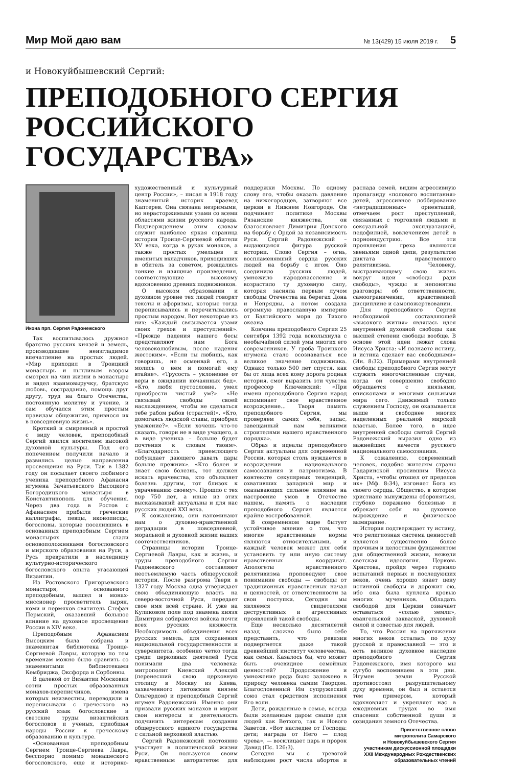Мир Мой даю вам № 13(429) 15 июля 2019 г. 5
и Новокуйбышевский Сергий:
ПРЕПОДОБНОГО СЕРГИЯ
РОССИЙСКОГО ГОСУДАРСТВА»
Икона прп. Сергия Радонежского
Так воспитывалось дружное братство русских князей и земель, производившее неизгладимое впечатление на простых людей. «Мир приходил в Троицкий монастырь и пытливым взором смотрел на чин жизни в монастыре и видел взаимовыручку, братскую любовь, сострадание, помощь друг другу, труд на благо Отечества, постоянную молитву и учение, и сам обучался этим простым правилам общежития, привнося их в повседневную жизнь».
Кроткий и смиренный и простой с виду человек, преподобный Сергий явился носителем высокой духовной культуры. Под его попечением получили начало и развились целые направления просвещения на Руси. Так в 1382 году он посылает своего любимого ученика преподобного Афанасия игумена Зачатьевского Высоцкого Богородицкого монастыря в Константинополь для обучения. Через два года в Ростов с Афанасием прибыли греческие каллиграфы, певцы, иконописцы, богословы, которые поселившись в основанных преподобным Сергием монастырях стали основоположниками богословского и мирского образования на Руси, а Русь превратили в наследницу культурно-исторического богословского опыта угасающей Византии.
Из Ростовского Григорьевского монастыря, основанного преподобным, вышел и монах-миссионер просветитель зырян, коми и пермяков святитель Стефан Пермский, оказавший большое влияние на духовное просвещение России в XIV веке.
Преподобным Афанасием Высоцким была собрана и знаменитая библиотека Троице-Сергиевой Лавры, которую по тем временам можно было сравнить со знаменитыми библиотеками Кембриджа, Оксфорда и Сорбонны.
В далекой от Византии Московии сотни простых образованных монахов-переписчиков, имена которых неизвестны, переводили и переписывали с греческого на русский язык богословские и светские труды византийских богословов и ученых, приобщая народы России к греческому образованию и культуре.
«Основанная преподобным Сергием Троице-Сергиева Лавра, бесспорно помимо монашеского богословского, еще и историко-художественный и культурный центр России», – писал в 1918 году знаменитый историк краевед Каптерев. Она связана незримыми, но нерасторжимыми узами со всеми областями жизни русского народа. Подтверждением этим словам служит наиболее яркая страница истории Троице-Сергиевой обители XV века, когда в руках монахов, а также простых умельцев и именитых вкладчиков, приходивших в обитель за советом, рождались тонкие и изящные произведения, соответствующие высокому вдохновению древних подвижников.
О высоком образовании и духовном уровне тех людей говорят тексты и афоризмы, которые тогда переписывались и перечитывались простым народом. Вот некоторые из них: «Каждый связывается узами своих грехов и преступлений». «Прежде падения нашего бесы представляют нам Бога человеколюбивым, после падения жестоким». «Если ты любишь, как говоришь, не осмеивай его, а молись о нем и помогай ему втайне». «Трусость – уклонение от веры в ожидании нечаянных бед». «Кто, любя пустословие, умел приобрести чистый ум?». «Не связывай свободы своей наслаждением, чтобы не сделаться тебе рабом рабов (страстей)». «Кто, домогаясь людской славы, приобрел уважение?». «Если хочешь что-то сказать, говори не в виде учащего, а в виде ученика – больше будет почтения к словам твоим». «Благодарность приемлющего побуждает дающего давать дары больше прежних». «Кто болен и знает свою болезнь, тот должен искать врачевства, кто объявляет болезнь другим, тот близок к уврачеванию своему». Прошло с тех пор 750 лет, а иные из этих высказываний актуальны и для нас русских людей XXI века.
К сожалению, они напоминают нам о духовно-нравственной деградации в повседневной, моральной и духовной жизни наших соотечественников.
Страницы истории Троице-Сергиевой Лавры, как и жизнь, и труды преподобного Сергия Радонежского составляют неотъемлемую часть общерусской истории. После разгрома Твери в 1327 году Москва одна утверждает свою объединяющую власть на северо-восточной Руси, передает свое имя всей стране. И уже на Куликовом поле под знамена князя Димитрия собираются войска почти всех русских княжеств. Необходимость объединения всех русских земель, для сохранения национальной государственности и суверенитета, особенно четко тогда среди церковных деятелей Руси понимали два человека: митрополит Киевский Алексий (перенесший свою церковную столицу в Москву из Киева, захваченного литовским князем Ольгердом) и преподобный Сергий игумен Радонежский. Именно они призвали русских монахов и мирян свои интересы и деятельность подчинить интересам создания общерусского единого государства с сильной верховной властью.
Сергий Радонежский постоянно участвует в политической жизни Руси. Он пользуется своим нравственным авторитетом для поддержки Москвы. По одному слову его, чтобы оказать давление на нижегородцев, затворяют все церкви в Нижнем Новгороде. Он подчиняет политике Москвы Рязанские княжества, он благословляет Димитрия Донского на борьбу с Ордой за независимость Руси. Сергий Радонежский – выдающаяся фигура русской истории. Слово Сергия – огнь, воспламенявший сердца русских людей на борьбу с игом. Оно соединило русских людей, умножило народонаселение и возрастило ту духовную силу, которая засияла первым лучом свободы Отечества на берегах Дона и Непрядвы, а потом создала огромную православную империю от Балтийского моря до Тихого океана.
Кончина преподобного Сергия 25 сентября 1392 года всколыхнула с необычайной силой умы многих его современников. У гроба Троицкого игумена стало осознаваться все великое значение подвижника. Однако только 500 лет спустя, как бы от лица всех кому дорога родная история, смог выразить эти чувства профессор Ключевский: «При имени преподобного Сергия народ вспоминает свое нравственное возрождение... Творя память преподобного Сергия, мы проверяем самих себя, запас, завещанный нам великими строителями нашего нравственного порядка».
Образ и идеалы преподобного Сергия актуальны для современной России, которая столь нуждается в возрождении национального самосознания и патриотизма. В контексте секулярных тенденций, охвативших западный мир и оказывающих сильное влияние на настроение умов в Отечестве нашем, память о наследии преподобного Сергия является крайне востребованной.
В современном мире бытует устойчивое мнение о том, что многие нравственные нормы являются относительными, и каждый человек может для себя установить ту или иную систему нравственных координат. Апологеты нравственного релятивизма проповедуют свое понимание свободы — свободы от традиционных нравственных начал и ценностей, от ответственности за свои поступки. Сегодня мы являемся свидетелями деструктивных и агрессивных проявлений такой свободы.
Еще несколько десятилетий назад сложно было себе представить, что ревизии подвергнется даже такой древнейший институт человечества, как семья. Казалось бы, что может быть очевиднее семейных ценностей? Продолжение и умножение рода было заложено в природу человека самим Творцом. Благословенный Им супружеский союз стал средством исполнения Его воли.
Дети, рожденные в семье, всегда были желанным даром свыше для людей как Ветхого, так и Нового Заветов. «Вот наследие от Господа: дети; награда от Него — плод чрева», — восклицает царь и пророк Давид (Пс. 126:3).
Сегодня мы с тревогой наблюдаем рост числа абортов и распада семей, видим агрессивную пропаганду «полового воспитания» детей, агрессивное лоббирование «нетрадиционных» ориентаций, отмечаем рост преступлений, связанных с торговлей людьми и сексуальной эксплуатацией, педофилией, вовлечением детей в порноиндустрию. Все эти проявления греха являются звеньями одной цепи, результатом диктата нравственного релятивизма. Человеку, выстраивающему свою жизнь вокруг идеи «свободы ради свободы», чужды и непонятны разговоры об ответственности, самоограничении, нравственной дисциплине и самопожертвовании.
Для преподобного Сергия необходимой составляющей «высокого жития» являлась идея внутренней духовной свободы как высшей степени свободы вообще. В основе этой идеи лежат слова Иисуса Христа: «И познаете истину, и истина сделает вас свободными» (Ин. 8:32). Примерами внутренней свободы преподобного Сергия могут служить многочисленные случаи, когда он совершенно свободно обращается с князьями, епископами и многими сильными мира сего. Движимый только служением Господу, он оказывается выше и свободнее многих наделенных реальной мирской властью. Более того, в идее внутренней свободы святой Сергий Радонежский выразил одно из важнейших качеств русского национального самосознания.
К сожалению, современный человек, подобно жителям страны Гадаринской просившим Иисуса Христа, «чтобы отошел от пределов их» (Мф. 8:34), изгоняет Бога из своего сердца. Общество, в котором христиане вынуждены обороняться, глубоко поражено болезнью и обрекает себя на духовное вырождение и физическое вымирание.
История подтверждает ту истину, что религиозная система ценностей является существенно более прочным и целостным фундаментом для общественной жизни, нежели светская идеология. Церковь Христова, пройдя через горнило испытаний первых и последующих веков, очень хорошо знает цену истинной свободы и дорожит ею, ибо она была куплена кровью многих мучеников. Обладать свободой для Церкви означает оставаться «солью земли», евангельской закваской, духовной силой и совестью для людей.
То, что Россия на протяжении многих веков осталась по духу русской и православной — это и есть великое духовное наследие преподобного Сергия Радонежского, имя которого мы сугубо воспоминаем в эти дни. Игумен земли Русской противостоял разрушительному духу времени, он был и остается тем примером, который вдохновляет и укрепляет нас в ежедневных трудах во имя спасения собственной души и созидания земного Отечества.
Приветственное слово
митрополита Самарского
и Новокуйбышевского Сергия
участникам дискуссионной площадки
XXII Международных Рождественских
образовательных чтений